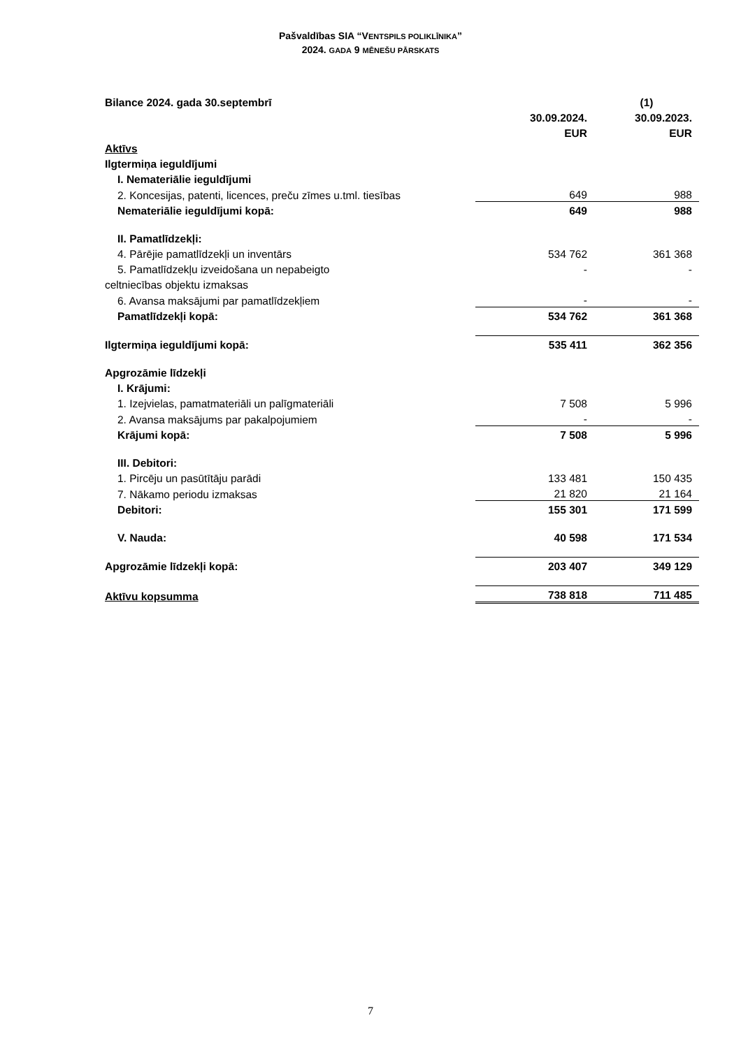Pašvaldības SIA “VENTSPILS POLIKLĪNIKA”
2024. GADA 9 MĒNEŠU PĀRSKATS
| Bilance 2024. gada 30.septembrī | | (1) |
| | 30.09.2024. | 30.09.2023. |
| | EUR | EUR |
| Aktīvs | | |
| Ilgtermiņa ieguldījumi | | |
| I. Nemateriālie ieguldījumi | | |
| 2. Koncesijas, patenti, licences, preču zīmes u.tml. tiesības | 649 | 988 |
| Nemateriālie ieguldījumi kopā: | 649 | 988 |
| II. Pamatlīdzekļi: | | |
| 4. Pārējie pamatlīdzekļi un inventārs | 534 762 | 361 368 |
| 5. Pamatlīdzekļu izveidošana un nepabeigto | - | - |
| celtniecības objektu izmaksas | | |
| 6. Avansa maksājumi par pamatlīdzekļiem | - | - |
| Pamatlīdzekļi kopā: | 534 762 | 361 368 |
| Ilgtermiņa ieguldījumi kopā: | 535 411 | 362 356 |
| Apgrozāmie līdzekļi | | |
| I. Krājumi: | | |
| 1. Izejvielas, pamatmateriāli un palīgmateriāli | 7 508 | 5 996 |
| 2. Avansa maksājums par pakalpojumiem | - | - |
| Krājumi kopā: | 7 508 | 5 996 |
| III. Debitori: | | |
| 1. Pircēju un pasūtītāju parādi | 133 481 | 150 435 |
| 7. Nākamo periodu izmaksas | 21 820 | 21 164 |
| Debitori: | 155 301 | 171 599 |
| V. Nauda: | 40 598 | 171 534 |
| Apgrozāmie līdzekļi kopā: | 203 407 | 349 129 |
| Aktīvu kopsumma | 738 818 | 711 485 |
7